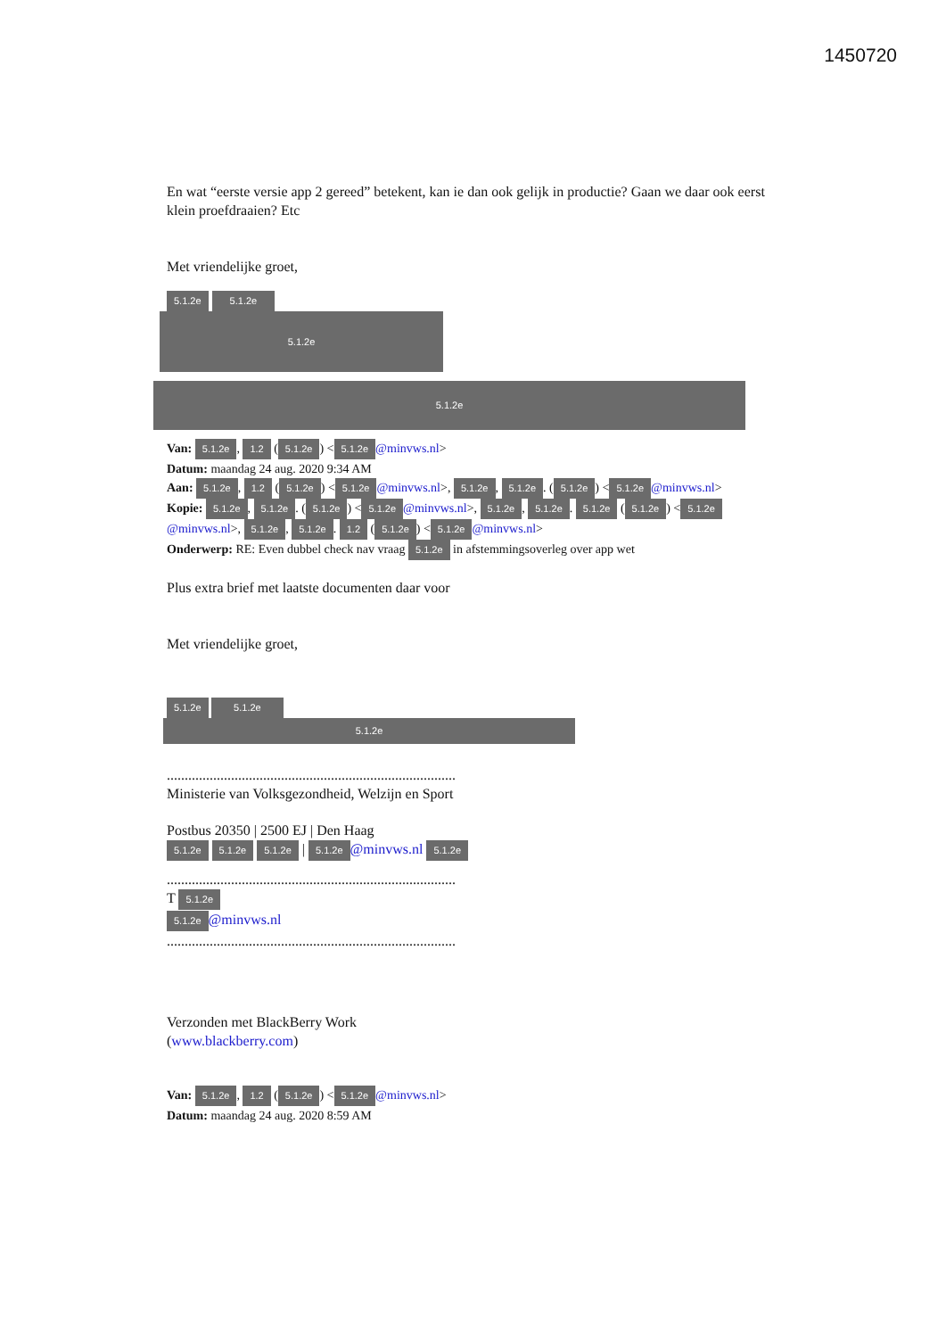1450720
En wat “eerste versie app 2 gereed” betekent, kan ie dan ook gelijk in productie? Gaan we daar ook eerst klein proefdraaien? Etc
Met vriendelijke groet,
5.1.2e 5.1.2e
5.1.2e
5.1.2e
Van: 5.1.2e, 1.2 (5.1.2e) < 5.1.2e @minvws.nl>
Datum: maandag 24 aug. 2020 9:34 AM
Aan: 5.1.2e, 1.2 (5.1.2e) < 5.1.2e @minvws.nl>, 5.1.2e, 5.1.2e. (5.1.2e) < 5.1.2e @minvws.nl>
Kopie: 5.1.2e, 5.1.2e. (5.1.2e) < 5.1.2e @minvws.nl>, 5.1.2e, 5.1.2e. 5.1.2e (5.1.2e) < 5.1.2e @minvws.nl>, 5.1.2e, 5.1.2e. 1.2 (5.1.2e) < 5.1.2e @minvws.nl>
Onderwerp: RE: Even dubbel check nav vraag 5.1.2e in afstemmingsoverleg over app wet
Plus extra brief met laatste documenten daar voor
Met vriendelijke groet,
5.1.2e 5.1.2e
5.1.2e
.................................................................................
Ministerie van Volksgezondheid, Welzijn en Sport
Postbus 20350 | 2500 EJ | Den Haag
5.1.2e 5.1.2e 5.1.2e | 5.1.2e @minvws.nl 5.1.2e
.................................................................................
T 5.1.2e
5.1.2e @minvws.nl
.................................................................................
Verzonden met BlackBerry Work
(www.blackberry.com)
Van: 5.1.2e, 1.2 (5.1.2e) < 5.1.2e @minvws.nl>
Datum: maandag 24 aug. 2020 8:59 AM